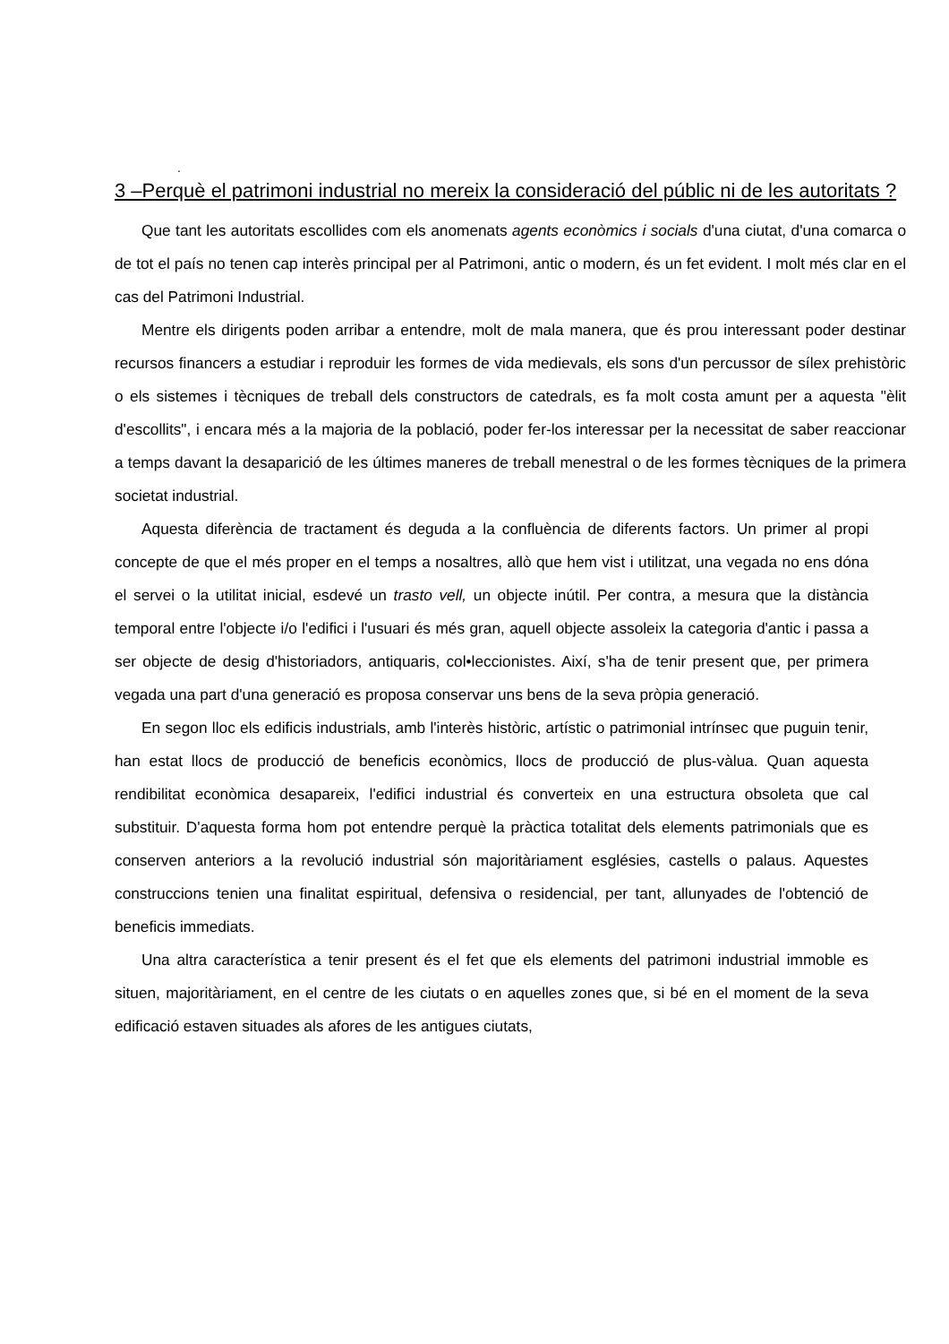.
3 –Perquè el patrimoni industrial no mereix la consideració del públic ni de les autoritats ?
Que tant les autoritats escollides com els anomenats agents econòmics i socials d'una ciutat, d'una comarca o de tot el país no tenen cap interès principal per al Patrimoni, antic o modern, és un fet evident. I molt més clar en el cas del Patrimoni Industrial.
Mentre els dirigents poden arribar a entendre, molt de mala manera, que és prou interessant poder destinar recursos financers a estudiar i reproduir les formes de vida medievals, els sons d'un percussor de sílex prehistòric o els sistemes i tècniques de treball dels constructors de catedrals, es fa molt costa amunt per a aquesta "èlit d'escollits", i encara més a la majoria de la població, poder fer-los interessar per la necessitat de saber reaccionar a temps davant la desaparició de les últimes maneres de treball menestral o de les formes tècniques de la primera societat industrial.
Aquesta diferència de tractament és deguda a la confluència de diferents factors. Un primer al propi concepte de que el més proper en el temps a nosaltres, allò que hem vist i utilitzat, una vegada no ens dóna el servei o la utilitat inicial, esdevé un trasto vell, un objecte inútil. Per contra, a mesura que la distància temporal entre l'objecte i/o l'edifici i l'usuari és més gran, aquell objecte assoleix la categoria d'antic i passa a ser objecte de desig d'historiadors, antiquaris, col•leccionistes. Així, s'ha de tenir present que, per primera vegada una part d'una generació es proposa conservar uns bens de la seva pròpia generació.
En segon lloc els edificis industrials, amb l'interès històric, artístic o patrimonial intrínsec que puguin tenir, han estat llocs de producció de beneficis econòmics, llocs de producció de plus-vàlua. Quan aquesta rendibilitat econòmica desapareix, l'edifici industrial és converteix en una estructura obsoleta que cal substituir. D'aquesta forma hom pot entendre perquè la pràctica totalitat dels elements patrimonials que es conserven anteriors a la revolució industrial són majoritàriament esglésies, castells o palaus. Aquestes construccions tenien una finalitat espiritual, defensiva o residencial, per tant, allunyades de l'obtenció de beneficis immediats.
Una altra característica a tenir present és el fet que els elements del patrimoni industrial immoble es situen, majoritàriament, en el centre de les ciutats o en aquelles zones que, si bé en el moment de la seva edificació estaven situades als afores de les antigues ciutats,